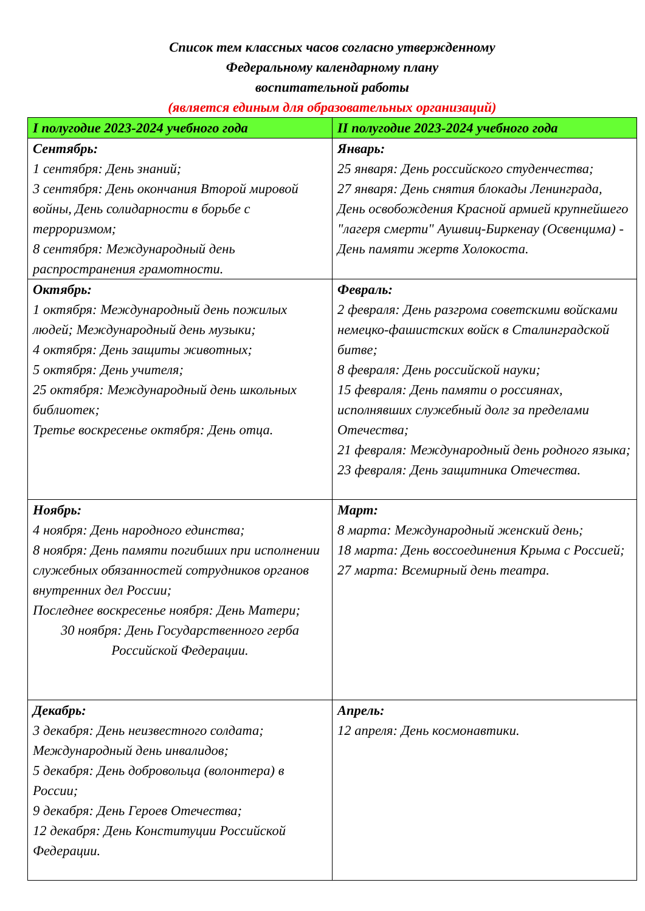Список тем классных часов согласно утвержденному
Федеральному календарному плану
воспитательной работы
(является единым для образовательных организаций)
| I полугодие 2023-2024 учебного года | II полугодие 2023-2024 учебного года |
| --- | --- |
| Сентябрь: 1 сентября: День знаний; 3 сентября: День окончания Второй мировой войны, День солидарности в борьбе с терроризмом; 8 сентября: Международный день распространения грамотности. | Январь: 25 января: День российского студенчества; 27 января: День снятия блокады Ленинграда, День освобождения Красной армией крупнейшего "лагеря смерти" Аушвиц-Биркенау (Освенцима) - День памяти жертв Холокоста. |
| Октябрь: 1 октября: Международный день пожилых людей; Международный день музыки; 4 октября: День защиты животных; 5 октября: День учителя; 25 октября: Международный день школьных библиотек; Третье воскресенье октября: День отца. | Февраль: 2 февраля: День разгрома советскими войсками немецко-фашистских войск в Сталинградской битве; 8 февраля: День российской науки; 15 февраля: День памяти о россиянах, исполнявших служебный долг за пределами Отечества; 21 февраля: Международный день родного языка; 23 февраля: День защитника Отечества. |
| Ноябрь: 4 ноября: День народного единства; 8 ноября: День памяти погибших при исполнении служебных обязанностей сотрудников органов внутренних дел России; Последнее воскресенье ноября: День Матери; 30 ноября: День Государственного герба Российской Федерации. | Март: 8 марта: Международный женский день; 18 марта: День воссоединения Крыма с Россией; 27 марта: Всемирный день театра. |
| Декабрь: 3 декабря: День неизвестного солдата; Международный день инвалидов; 5 декабря: День добровольца (волонтера) в России; 9 декабря: День Героев Отечества; 12 декабря: День Конституции Российской Федерации. | Апрель: 12 апреля: День космонавтики. |